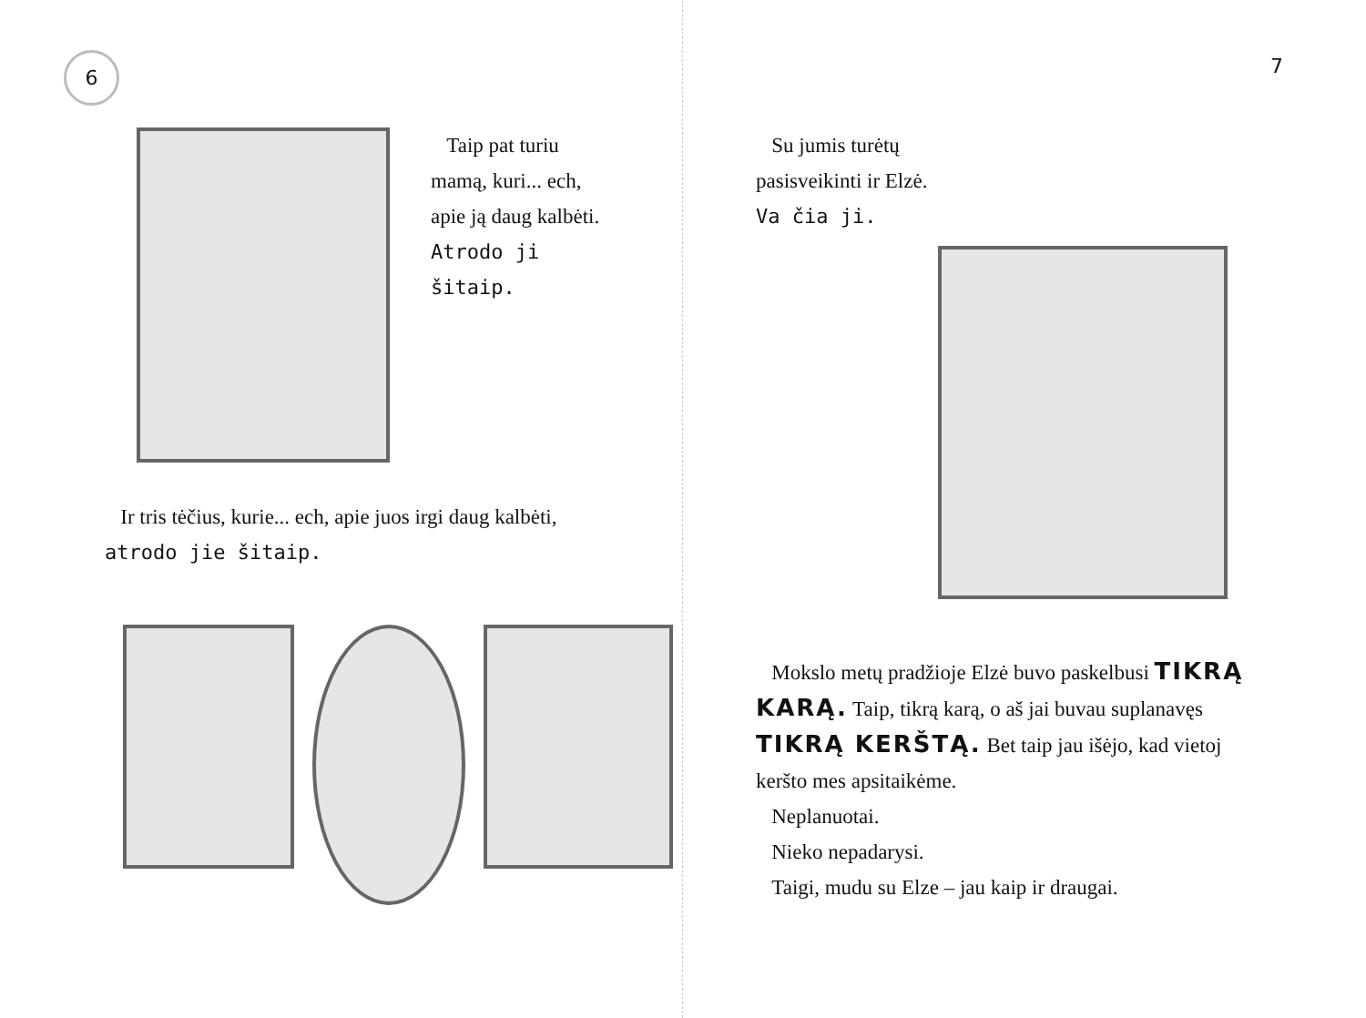6
Taip pat turiu mamą, kuri... ech, apie ją daug kalbėti. Atrodo ji šitaip.
Ir tris tėčius, kurie... ech, apie juos irgi daug kalbėti,
atrodo jie šitaip.
7
Su jumis turėtų pasisveikinti ir Elzė.
Va čia ji.
Mokslo metų pradžioje Elzė buvo paskelbusi TIKRĄ KARĄ. Taip, tikrą karą, o aš jai buvau suplanavęs TIKRĄ KERŠTĄ. Bet taip jau išėjo, kad vietoj keršto mes apsitaikėme.
Neplanuotai.
Nieko nepadarysi.
Taigi, mudu su Elze – jau kaip ir draugai.